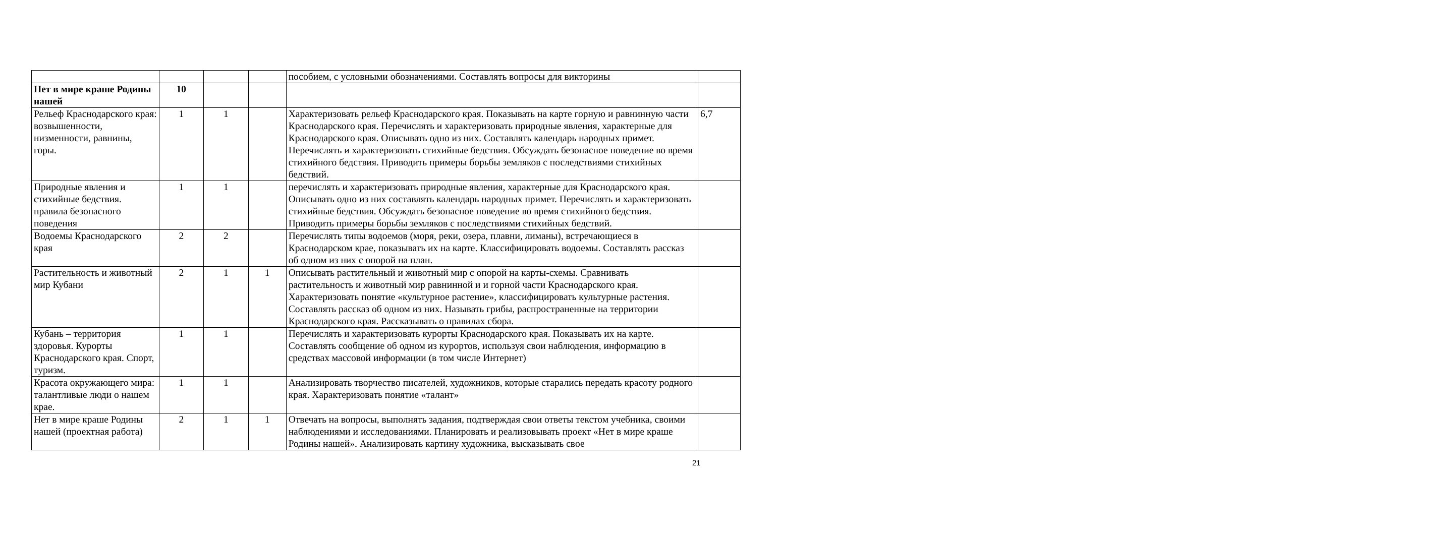| | | | | пособием, с условными обозначениями. Составлять вопросы для викторины | |
| Нет в мире краше Родины нашей | 10 | | | | |
| Рельеф Краснодарского края: возвышенности, низменности, равнины, горы. | 1 | 1 | | Характеризовать рельеф Краснодарского края. Показывать на карте горную и равнинную части Краснодарского края. Перечислять и характеризовать природные явления, характерные для Краснодарского края. Описывать одно из них. Составлять календарь народных примет. Перечислять и характеризовать стихийные бедствия. Обсуждать безопасное поведение во время стихийного бедствия. Приводить примеры борьбы земляков с последствиями стихийных бедствий. | 6,7 |
| Природные явления и стихийные бедствия. правила безопасного поведения | 1 | 1 | | перечислять и характеризовать природные явления, характерные для Краснодарского края. Описывать одно из них составлять календарь народных примет. Перечислять и характеризовать стихийные бедствия. Обсуждать безопасное поведение во время стихийного бедствия. Приводить примеры борьбы земляков с последствиями стихийных бедствий. | |
| Водоемы Краснодарского края | 2 | 2 | | Перечислять типы водоемов (моря, реки, озера, плавни, лиманы), встречающиеся в Краснодарском крае, показывать их на карте. Классифицировать водоемы. Составлять рассказ об одном из них с опорой на план. | |
| Растительность и животный мир Кубани | 2 | 1 | 1 | Описывать растительный и животный мир с опорой на карты-схемы. Сравнивать растительность и животный мир равнинной и и горной части Краснодарского края. Характеризовать понятие «культурное растение», классифицировать культурные растения. Составлять рассказ об одном из них. Называть грибы, распространенные на территории Краснодарского края. Рассказывать о правилах сбора. | |
| Кубань – территория здоровья. Курорты Краснодарского края. Спорт, туризм. | 1 | 1 | | Перечислять и характеризовать курорты Краснодарского края. Показывать их на карте. Составлять сообщение об одном из курортов, используя свои наблюдения, информацию в средствах массовой информации (в том числе Интернет) | |
| Красота окружающего мира: талантливые люди о нашем крае. | 1 | 1 | | Анализировать творчество писателей, художников, которые старались передать красоту родного края. Характеризовать понятие «талант» | |
| Нет в мире краше Родины нашей (проектная работа) | 2 | 1 | 1 | Отвечать на вопросы, выполнять задания, подтверждая свои ответы текстом учебника, своими наблюдениями и исследованиями. Планировать и реализовывать проект «Нет в мире краше Родины нашей». Анализировать картину художника, высказывать свое | |
21